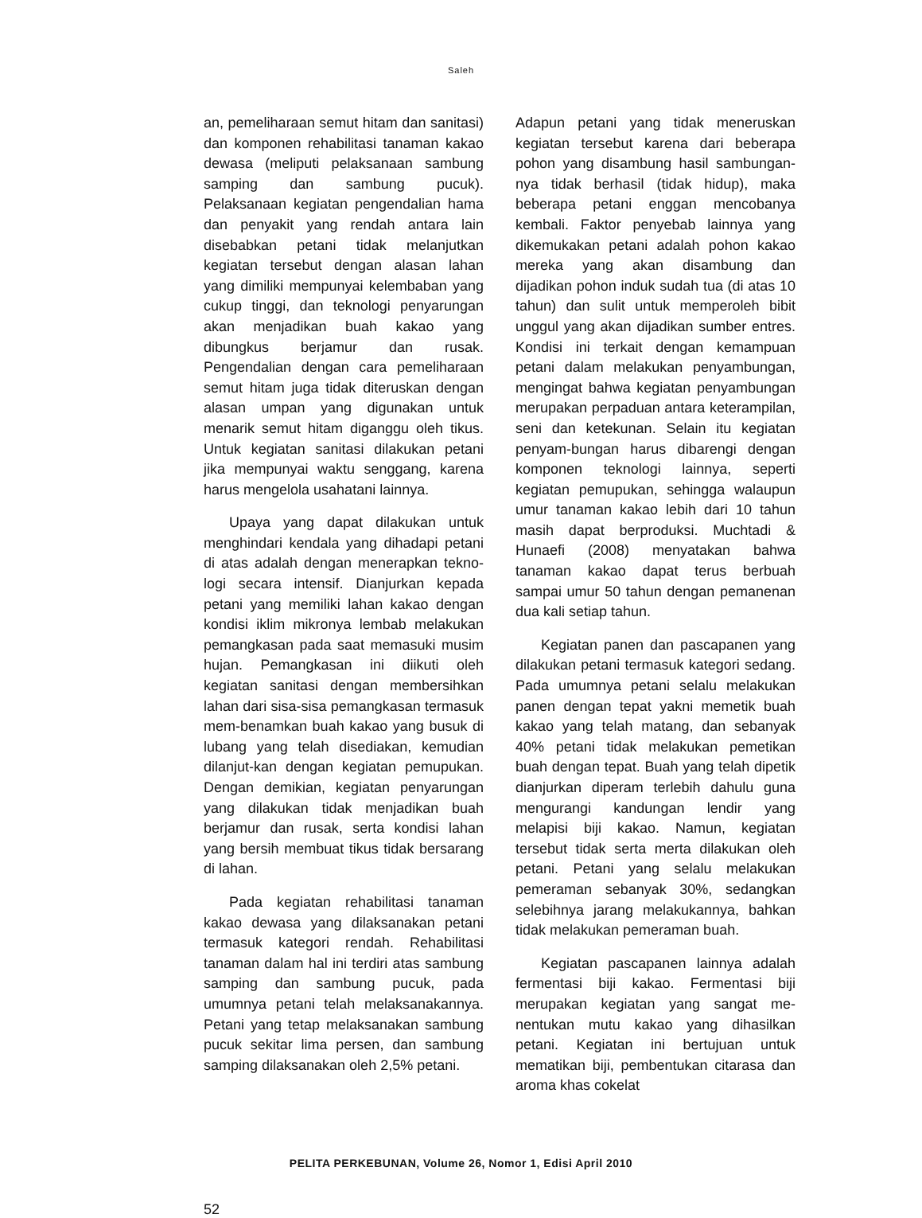Saleh
an, pemeliharaan semut hitam dan sanitasi) dan komponen rehabilitasi tanaman kakao dewasa (meliputi pelaksanaan sambung samping dan sambung pucuk). Pelaksanaan kegiatan pengendalian hama dan penyakit yang rendah antara lain disebabkan petani tidak melanjutkan kegiatan tersebut dengan alasan lahan yang dimiliki mempunyai kelembaban yang cukup tinggi, dan teknologi penyarungan akan menjadikan buah kakao yang dibungkus berjamur dan rusak. Pengendalian dengan cara pemeliharaan semut hitam juga tidak diteruskan dengan alasan umpan yang digunakan untuk menarik semut hitam diganggu oleh tikus. Untuk kegiatan sanitasi dilakukan petani jika mempunyai waktu senggang, karena harus mengelola usahatani lainnya.
Upaya yang dapat dilakukan untuk menghindari kendala yang dihadapi petani di atas adalah dengan menerapkan tekno-logi secara intensif. Dianjurkan kepada petani yang memiliki lahan kakao dengan kondisi iklim mikronya lembab melakukan pemangkasan pada saat memasuki musim hujan. Pemangkasan ini diikuti oleh kegiatan sanitasi dengan membersihkan lahan dari sisa-sisa pemangkasan termasuk mem-benamkan buah kakao yang busuk di lubang yang telah disediakan, kemudian dilanjut-kan dengan kegiatan pemupukan. Dengan demikian, kegiatan penyarungan yang dilakukan tidak menjadikan buah berjamur dan rusak, serta kondisi lahan yang bersih membuat tikus tidak bersarang di lahan.
Pada kegiatan rehabilitasi tanaman kakao dewasa yang dilaksanakan petani termasuk kategori rendah. Rehabilitasi tanaman dalam hal ini terdiri atas sambung samping dan sambung pucuk, pada umumnya petani telah melaksanakannya. Petani yang tetap melaksanakan sambung pucuk sekitar lima persen, dan sambung samping dilaksanakan oleh 2,5% petani.
Adapun petani yang tidak meneruskan kegiatan tersebut karena dari beberapa pohon yang disambung hasil sambungan-nya tidak berhasil (tidak hidup), maka beberapa petani enggan mencobanya kembali. Faktor penyebab lainnya yang dikemukakan petani adalah pohon kakao mereka yang akan disambung dan dijadikan pohon induk sudah tua (di atas 10 tahun) dan sulit untuk memperoleh bibit unggul yang akan dijadikan sumber entres. Kondisi ini terkait dengan kemampuan petani dalam melakukan penyambungan, mengingat bahwa kegiatan penyambungan merupakan perpaduan antara keterampilan, seni dan ketekunan. Selain itu kegiatan penyam-bungan harus dibarengi dengan komponen teknologi lainnya, seperti kegiatan pemupukan, sehingga walaupun umur tanaman kakao lebih dari 10 tahun masih dapat berproduksi. Muchtadi & Hunaefi (2008) menyatakan bahwa tanaman kakao dapat terus berbuah sampai umur 50 tahun dengan pemanenan dua kali setiap tahun.
Kegiatan panen dan pascapanen yang dilakukan petani termasuk kategori sedang. Pada umumnya petani selalu melakukan panen dengan tepat yakni memetik buah kakao yang telah matang, dan sebanyak 40% petani tidak melakukan pemetikan buah dengan tepat. Buah yang telah dipetik dianjurkan diperam terlebih dahulu guna mengurangi kandungan lendir yang melapisi biji kakao. Namun, kegiatan tersebut tidak serta merta dilakukan oleh petani. Petani yang selalu melakukan pemeraman sebanyak 30%, sedangkan selebihnya jarang melakukannya, bahkan tidak melakukan pemeraman buah.
Kegiatan pascapanen lainnya adalah fermentasi biji kakao. Fermentasi biji merupakan kegiatan yang sangat me-nentukan mutu kakao yang dihasilkan petani. Kegiatan ini bertujuan untuk mematikan biji, pembentukan citarasa dan aroma khas cokelat
PELITA PERKEBUNAN, Volume 26, Nomor 1, Edisi April 2010
52